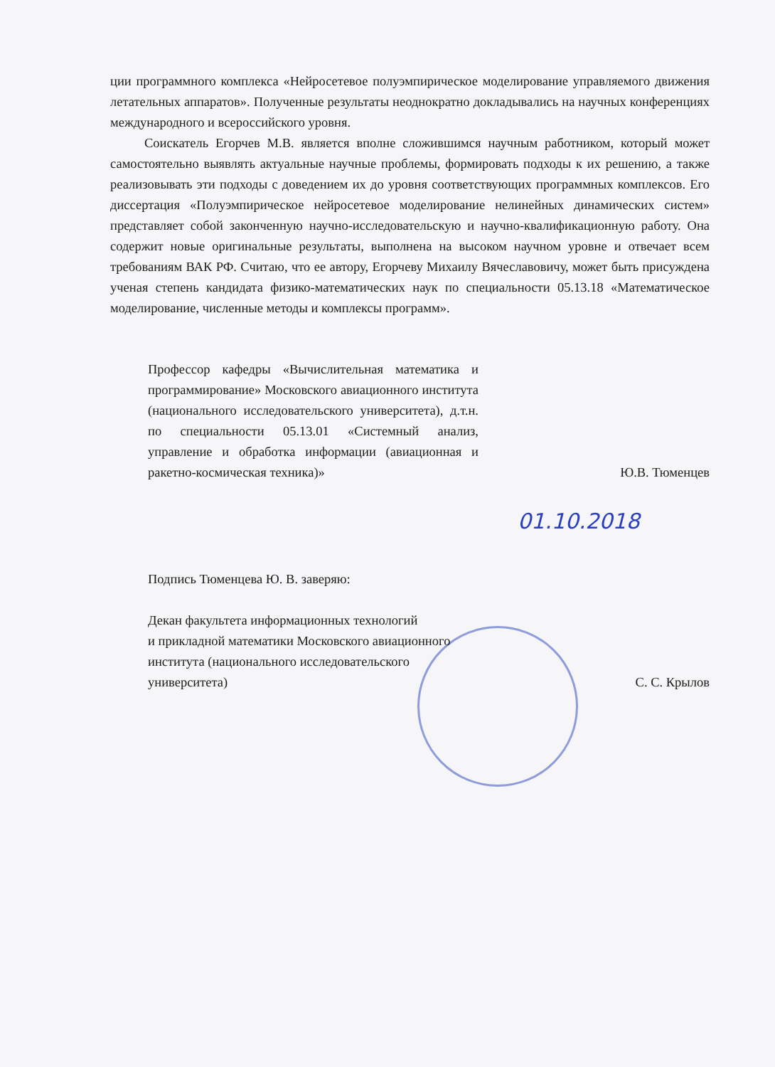ции программного комплекса «Нейросетевое полуэмпирическое моделирование управляемого движения летательных аппаратов». Полученные результаты неоднократно докладывались на научных конференциях международного и всероссийского уровня.
Соискатель Егорчев М.В. является вполне сложившимся научным работником, который может самостоятельно выявлять актуальные научные проблемы, формировать подходы к их решению, а также реализовывать эти подходы с доведением их до уровня соответствующих программных комплексов. Его диссертация «Полуэмпирическое нейросетевое моделирование нелинейных динамических систем» представляет собой законченную научно-исследовательскую и научно-квалификационную работу. Она содержит новые оригинальные результаты, выполнена на высоком научном уровне и отвечает всем требованиям ВАК РФ. Считаю, что ее автору, Егорчеву Михаилу Вячеславовичу, может быть присуждена ученая степень кандидата физико-математических наук по специальности 05.13.18 «Математическое моделирование, численные методы и комплексы программ».
Профессор кафедры «Вычислительная математика и программирование» Московского авиационного института (национального исследовательского университета), д.т.н. по специальности 05.13.01 «Системный анализ, управление и обработка информации (авиационная и ракетно-космическая техника)»
Ю.В. Тюменцев
01.10.2018
Подпись Тюменцева Ю. В. заверяю:
Декан факультета информационных технологий
и прикладной математики Московского авиационного
института (национального исследовательского
университета)
С. С. Крылов